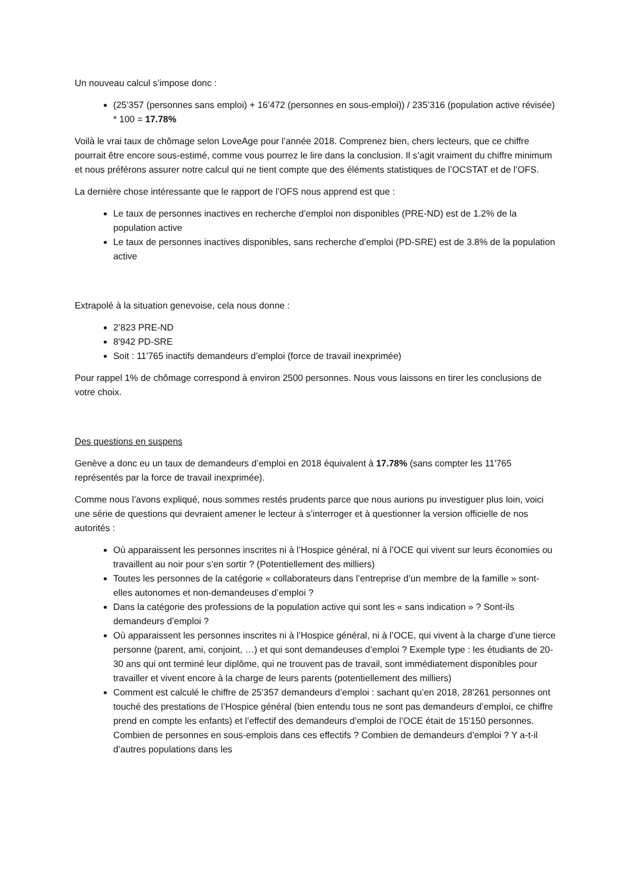Un nouveau calcul s’impose donc :
(25’357 (personnes sans emploi) + 16’472 (personnes en sous-emploi)) / 235’316 (population active révisée) * 100 = 17.78%
Voilà le vrai taux de chômage selon LoveAge pour l’année 2018. Comprenez bien, chers lecteurs, que ce chiffre pourrait être encore sous-estimé, comme vous pourrez le lire dans la conclusion. Il s’agit vraiment du chiffre minimum et nous préférons assurer notre calcul qui ne tient compte que des éléments statistiques de l’OCSTAT et de l’OFS.
La dernière chose intéressante que le rapport de l’OFS nous apprend est que :
Le taux de personnes inactives en recherche d’emploi non disponibles (PRE-ND) est de 1.2% de la population active
Le taux de personnes inactives disponibles, sans recherche d’emploi (PD-SRE) est de 3.8% de la population active
Extrapolé à la situation genevoise, cela nous donne :
2’823 PRE-ND
8'942 PD-SRE
Soit : 11'765 inactifs demandeurs d’emploi (force de travail inexprimée)
Pour rappel 1% de chômage correspond à environ 2500 personnes. Nous vous laissons en tirer les conclusions de votre choix.
Des questions en suspens
Genève a donc eu un taux de demandeurs d’emploi en 2018 équivalent à 17.78% (sans compter les 11'765 représentés par la force de travail inexprimée).
Comme nous l’avons expliqué, nous sommes restés prudents parce que nous aurions pu investiguer plus loin, voici une série de questions qui devraient amener le lecteur à s’interroger et à questionner la version officielle de nos autorités :
Où apparaissent les personnes inscrites ni à l’Hospice général, ni à l’OCE qui vivent sur leurs économies ou travaillent au noir pour s’en sortir ? (Potentiellement des milliers)
Toutes les personnes de la catégorie « collaborateurs dans l’entreprise d’un membre de la famille » sont-elles autonomes et non-demandeuses d’emploi ?
Dans la catégorie des professions de la population active qui sont les « sans indication » ? Sont-ils demandeurs d’emploi ?
Où apparaissent les personnes inscrites ni à l’Hospice général, ni à l’OCE, qui vivent à la charge d’une tierce personne (parent, ami, conjoint, …) et qui sont demandeuses d’emploi ? Exemple type : les étudiants de 20-30 ans qui ont terminé leur diplôme, qui ne trouvent pas de travail, sont immédiatement disponibles pour travailler et vivent encore à la charge de leurs parents (potentiellement des milliers)
Comment est calculé le chiffre de 25'357 demandeurs d’emploi : sachant qu’en 2018, 28'261 personnes ont touché des prestations de l’Hospice général (bien entendu tous ne sont pas demandeurs d’emploi, ce chiffre prend en compte les enfants) et l’effectif des demandeurs d’emploi de l’OCE était de 15'150 personnes. Combien de personnes en sous-emplois dans ces effectifs ? Combien de demandeurs d’emploi ? Y a-t-il d’autres populations dans les